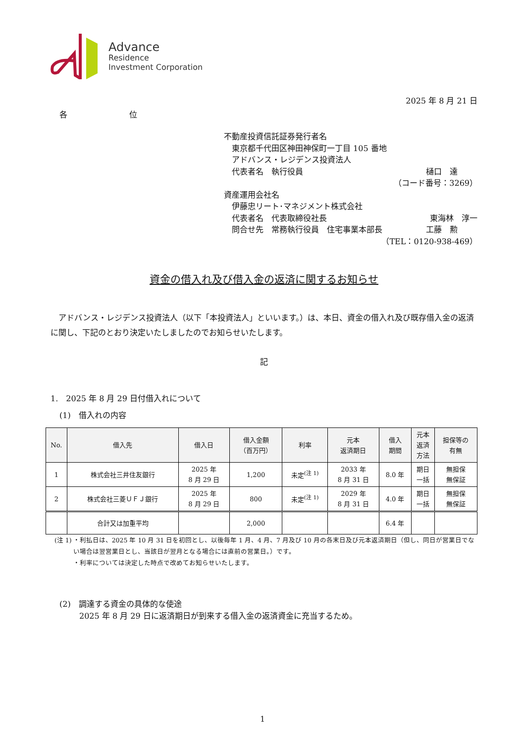Advance
Residence
Investment Corporation
2025 年 8 月 21 日
各 位
不動産投資信託証券発行者名
東京都千代田区神田神保町一丁目 105 番地
アドバンス・レジデンス投資法人
代表者名　執行役員 樋口　達
（コード番号：3269）
資産運用会社名
伊藤忠リート･マネジメント株式会社
代表者名　代表取締役社長 東海林　淳一
問合せ先　常務執行役員　住宅事業本部長 工藤　勲
（TEL：0120-938-469）
資金の借入れ及び借入金の返済に関するお知らせ
アドバンス・レジデンス投資法人（以下「本投資法人」といいます。）は、本日、資金の借入れ及び既存借入金の返済に関し、下記のとおり決定いたしましたのでお知らせいたします。
記
1.　2025 年 8 月 29 日付借入れについて
(1)　借入れの内容
| No. | 借入先 | 借入日 | 借入金額 （百万円） | 利率 | 元本 返済期日 | 借入 期間 | 元本 返済 方法 | 担保等の 有無 |
| --- | --- | --- | --- | --- | --- | --- | --- | --- |
| 1 | 株式会社三井住友銀行 | 2025 年 8 月 29 日 | 1,200 | 未定<sup>(注 1)</sup> | 2033 年 8 月 31 日 | 8.0 年 | 期日 一括 | 無担保 無保証 |
| 2 | 株式会社三菱ＵＦＪ銀行 | 2025 年 8 月 29 日 | 800 | 未定<sup>(注 1)</sup> | 2029 年 8 月 31 日 | 4.0 年 | 期日 一括 | 無担保 無保証 |
| | 合計又は加重平均 | | 2,000 | | | 6.4 年 | | |
(注 1) ・利払日は、2025 年 10 月 31 日を初回とし、以後毎年 1 月、4 月、7 月及び 10 月の各末日及び元本返済期日（但し、同日が営業日でない場合は翌営業日とし、当該日が翌月となる場合には直前の営業日。）です。
・利率については決定した時点で改めてお知らせいたします。
(2)　調達する資金の具体的な使途
2025 年 8 月 29 日に返済期日が到来する借入金の返済資金に充当するため。
1